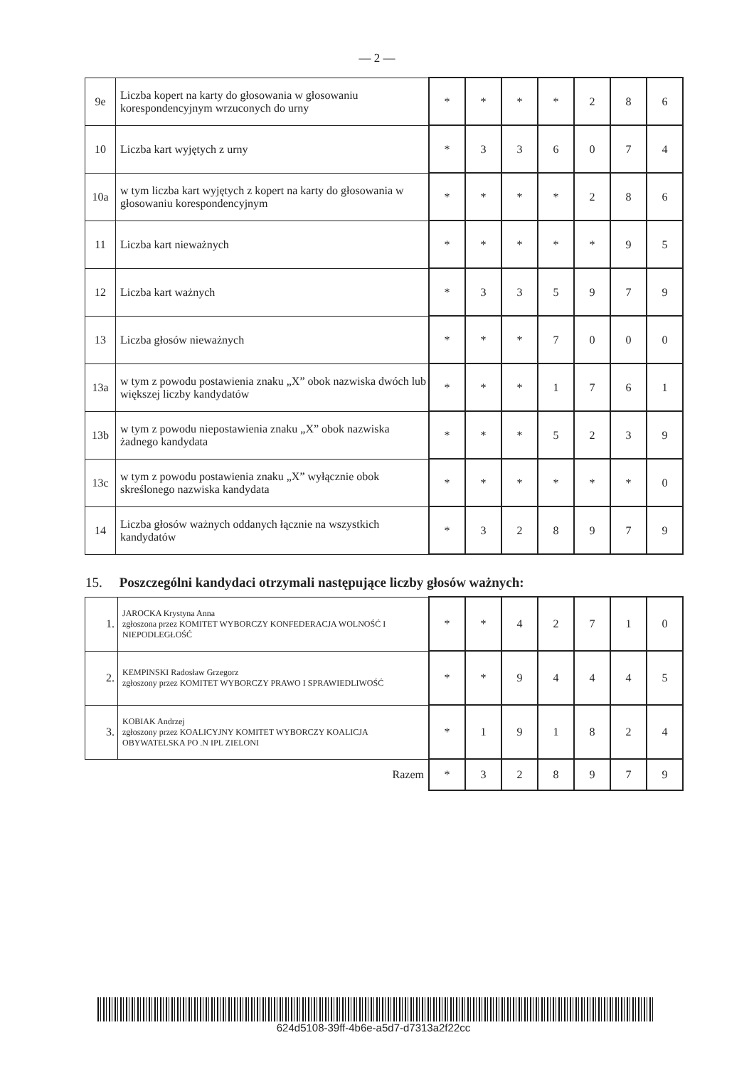— 2 —
| 9e | Liczba kopert na karty do głosowania w głosowaniu korespondencyjnym wrzuconych do urny | * | * | * | * | 2 | 8 | 6 |
| 10 | Liczba kart wyjętych z urny | * | 3 | 3 | 6 | 0 | 7 | 4 |
| 10a | w tym liczba kart wyjętych z kopert na karty do głosowania w głosowaniu korespondencyjnym | * | * | * | * | 2 | 8 | 6 |
| 11 | Liczba kart nieważnych | * | * | * | * | * | 9 | 5 |
| 12 | Liczba kart ważnych | * | 3 | 3 | 5 | 9 | 7 | 9 |
| 13 | Liczba głosów nieważnych | * | * | * | 7 | 0 | 0 | 0 |
| 13a | w tym z powodu postawienia znaku „X” obok nazwiska dwóch lub większej liczby kandydatów | * | * | * | 1 | 7 | 6 | 1 |
| 13b | w tym z powodu niepostawienia znaku „X” obok nazwiska żadnego kandydata | * | * | * | 5 | 2 | 3 | 9 |
| 13c | w tym z powodu postawienia znaku „X” wyłącznie obok skreślonego nazwiska kandydata | * | * | * | * | * | * | 0 |
| 14 | Liczba głosów ważnych oddanych łącznie na wszystkich kandydatów | * | 3 | 2 | 8 | 9 | 7 | 9 |
15. Poszczególni kandydaci otrzymali następujące liczby głosów ważnych:
| 1. | JAROCKA Krystyna Anna zgłoszona przez KOMITET WYBORCZY KONFEDERACJA WOLNOŚĆ I NIEPODLEGŁOŚĆ | * | * | 4 | 2 | 7 | 1 | 0 |
| 2. | KEMPINSKI Radosław Grzegorz zgłoszony przez KOMITET WYBORCZY PRAWO I SPRAWIEDLIWOŚĆ | * | * | 9 | 4 | 4 | 4 | 5 |
| 3. | KOBIAK Andrzej zgłoszony przez KOALICYJNY KOMITET WYBORCZY KOALICJA OBYWATELSKA PO .N IPL ZIELONI | * | 1 | 9 | 1 | 8 | 2 | 4 |
| Razem | | * | 3 | 2 | 8 | 9 | 7 | 9 |
624d5108-39ff-4b6e-a5d7-d7313a2f22cc